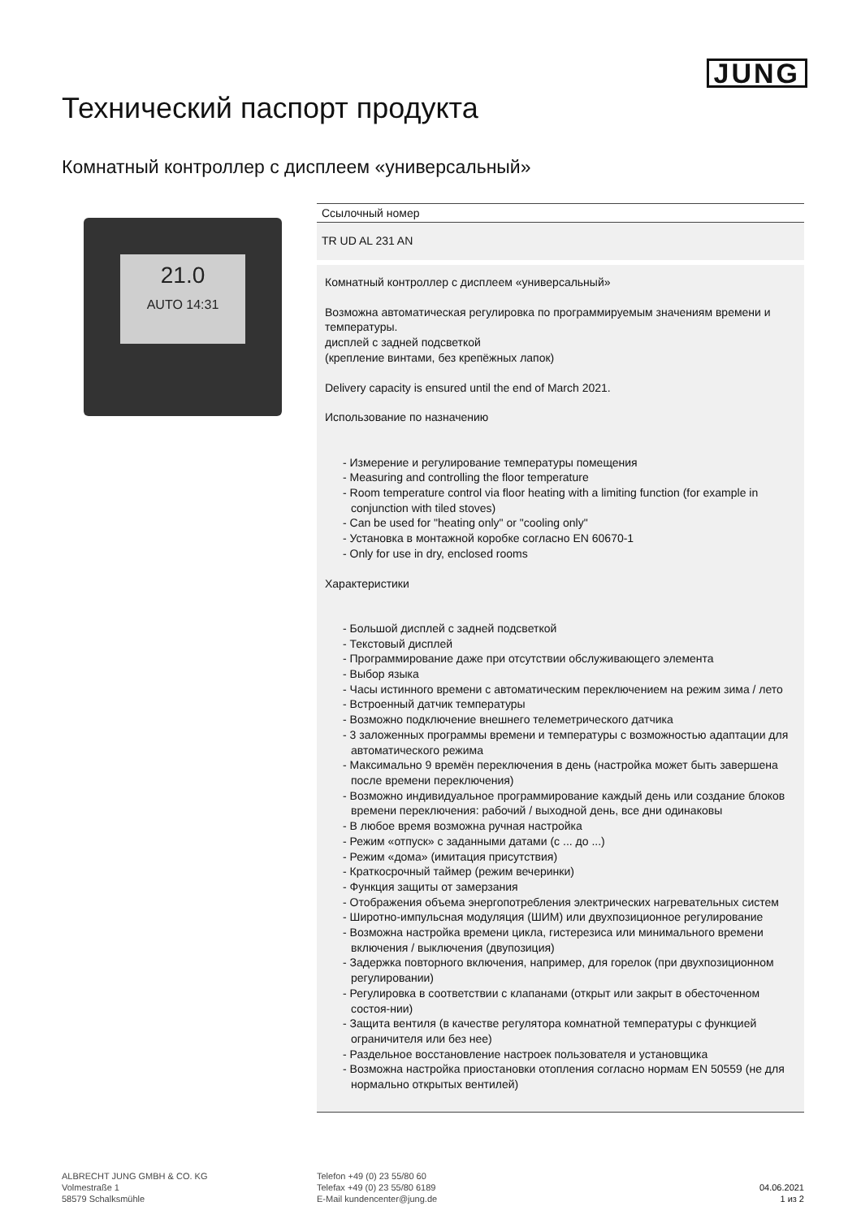JUNG
Технический паспорт продукта
Комнатный контроллер с дисплеем «универсальный»
21.0
AUTO 14:31
Ссылочный номер
TR UD AL 231 AN
Комнатный контроллер с дисплеем «универсальный»
Возможна автоматическая регулировка по программируемым значениям времени и температуры.
дисплей с задней подсветкой
(крепление винтами, без крепёжных лапок)
Delivery capacity is ensured until the end of March 2021.
Использование по назначению
- Измерение и регулирование температуры помещения
- Measuring and controlling the floor temperature
- Room temperature control via floor heating with a limiting function (for example in conjunction with tiled stoves)
- Can be used for "heating only" or "cooling only"
- Установка в монтажной коробке согласно EN 60670-1
- Only for use in dry, enclosed rooms
Характеристики
- Большой дисплей с задней подсветкой
- Текстовый дисплей
- Программирование даже при отсутствии обслуживающего элемента
- Выбор языка
- Часы истинного времени с автоматическим переключением на режим зима / лето
- Встроенный датчик температуры
- Возможно подключение внешнего телеметрического датчика
- 3 заложенных программы времени и температуры с возможностью адаптации для автоматического режима
- Максимально 9 времён переключения в день (настройка может быть завершена после времени переключения)
- Возможно индивидуальное программирование каждый день или создание блоков времени переключения: рабочий / выходной день, все дни одинаковы
- В любое время возможна ручная настройка
- Режим «отпуск» с заданными датами (с ... до ...)
- Режим «дома» (имитация присутствия)
- Краткосрочный таймер (режим вечеринки)
- Функция защиты от замерзания
- Отображения объема энергопотребления электрических нагревательных систем
- Широтно-импульсная модуляция (ШИМ) или двухпозиционное регулирование
- Возможна настройка времени цикла, гистерезиса или минимального времени включения / выключения (двупозиция)
- Задержка повторного включения, например, для горелок (при двухпозиционном регулировании)
- Регулировка в соответствии с клапанами (открыт или закрыт в обесточенном состоя-нии)
- Защита вентиля (в качестве регулятора комнатной температуры с функцией ограничителя или без нее)
- Раздельное восстановление настроек пользователя и установщика
- Возможна настройка приостановки отопления согласно нормам EN 50559 (не для нормально открытых вентилей)
ALBRECHT JUNG GMBH & CO. KG
Volmestraße 1
58579 Schalksmühle
Telefon +49 (0) 23 55/80 60
Telefax +49 (0) 23 55/80 6189
E-Mail kundencenter@jung.de
04.06.2021
1 из 2